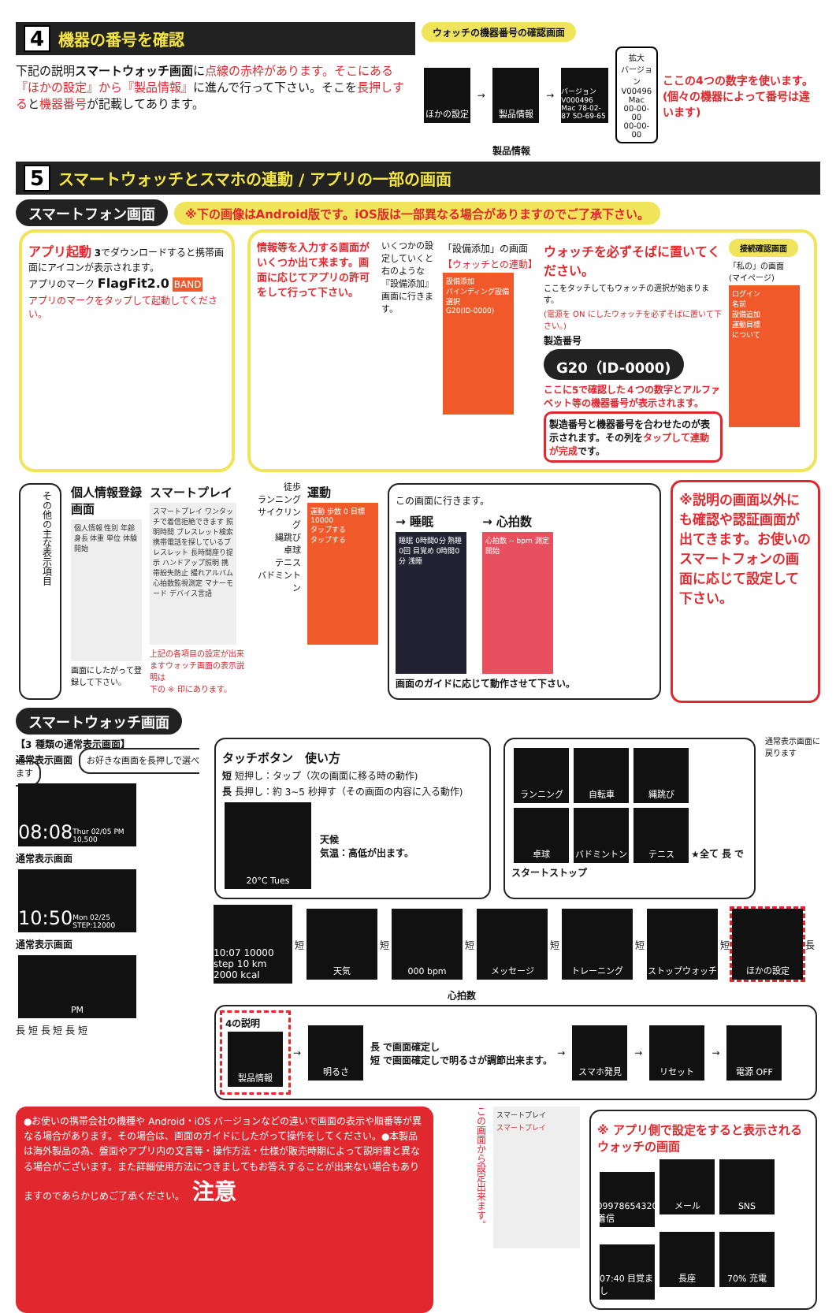4 機器の番号を確認
下記の説明スマートウォッチ画面に点線の赤枠があります。そこにある『ほかの設定』から『製品情報』に進んで行って下さい。そこを長押しすると機器番号が記載してあります。
ウォッチの機器番号の確認画面
ほかの設定 → 製品情報 → バージョン V000496 Mac 78-02-87 5D-69-65
拡大
バージョン
V00496
Mac
00-00-00
00-00-00
ここの4つの数字を使います。
(個々の機器によって番号は違います)
製品情報
5 スマートウォッチとスマホの連動 / アプリの一部の画面
スマートフォン画面 ※下の画像はAndroid版です。iOS版は一部異なる場合がありますのでご了承下さい。
アプリ起動 3でダウンロードすると携帯画面にアイコンが表示されます。
アプリのマーク FlagFit2.0 BAND
アプリのマークをタップして起動してください。
情報等を入力する画面がいくつか出て来ます。画面に応じてアプリの許可をして行って下さい。
いくつかの設定していくと右のような『設備添加』画面に行きます。
「設備添加」の画面
【ウォッチとの連動】
設備添加
バインディング設備選択
G20(ID-0000)
ウォッチを必ずそばに置いてください。
ここをタッチしてもウォッチの選択が始まります。
(電源を ON にしたウォッチを必ずそばに置いて下さい。)
製造番号
G20（ID-0000)
ここに5で確認した４つの数字とアルファベット等の機器番号が表示されます。
製造番号と機器番号を合わせたのが表示されます。その列をタップして連動が完成です。
接続確認画面
「私の」の画面
(マイページ)
ログイン
名前
設備追加
運動目標
について
その他の主な表示項目
個人情報登録画面
個人情報 性別 年齢 身長 体重 単位 体験開始
画面にしたがって登録して下さい。
スマートプレイ
スマートプレイ ワンタッチで着信拒絶できます 照明時間 ブレスレット検索 携帯電話を探しているブレスレット 長時間座り提示 ハンドアップ照明 携帯紛失防止 撮れアルバム 心拍数監視測定 マナーモード デバイス言語
上記の各項目の設定が出来ますウォッチ画面の表示説明は
下の ※ 印にあります。
徒歩
ランニング
サイクリング
縄跳び
卓球
テニス
バドミントン
運動
運動 歩数 0 目標 10000
タップする
タップする
この画面に行きます。
→ 睡眠
睡眠 0時間0分 熟睡 0回 目覚め 0時間0分 浅睡
→ 心拍数
心拍数 -- bpm 測定開始
画面のガイドに応じて動作させて下さい。
※説明の画面以外にも確認や認証画面が出てきます。お使いのスマートフォンの画面に応じて設定して下さい。
スマートウォッチ画面
【3 種類の通常表示画面】
通常表示画面 お好きな画面を長押しで選べます
08:08 Thur 02/05 PM 10,500
通常表示画面
10:50 Mon 02/25 STEP:12000
通常表示画面
PM
長 短 長 短 長 短
タッチボタン　使い方
短 短押し：タップ（次の画面に移る時の動作)
長 長押し：約 3~5 秒押す（その画面の内容に入る動作)
20°C Tues
天候
気温：高低が出ます。
ランニング 自転車 縄跳び
卓球 バドミントン テニス ★全て 長 でスタートストップ
通常表示画面に戻ります
10:07 10000 step 10 km 2000 kcal 短 天気 短 000 bpm 短 メッセージ 短 トレーニング 短 ストップウォッチ 短 ほかの設定 長
心拍数
4の説明
製品情報
→ 明るさ
長 で画面確定し
短 で画面確定しで明るさが調節出来ます。
→ スマホ発見 → リセット → 電源 OFF
●お使いの携帯会社の機種や Android・iOS バージョンなどの違いで画面の表示や順番等が異なる場合があります。その場合は、画面のガイドにしたがって操作をしてください。●本製品は海外製品の為、盤面やアプリ内の文言等・操作方法・仕様が販売時期によって説明書と異なる場合がございます。また詳細使用方法につきましてもお答えすることが出来ない場合もありますのであらかじめご了承ください。 注意
この画面から設定出来ます。
スマートプレイ
スマートプレイ
※ アプリ側で設定をすると表示されるウォッチの画面
09978654320 着信 メール SNS 07:40 目覚まし 長座 70% 充電